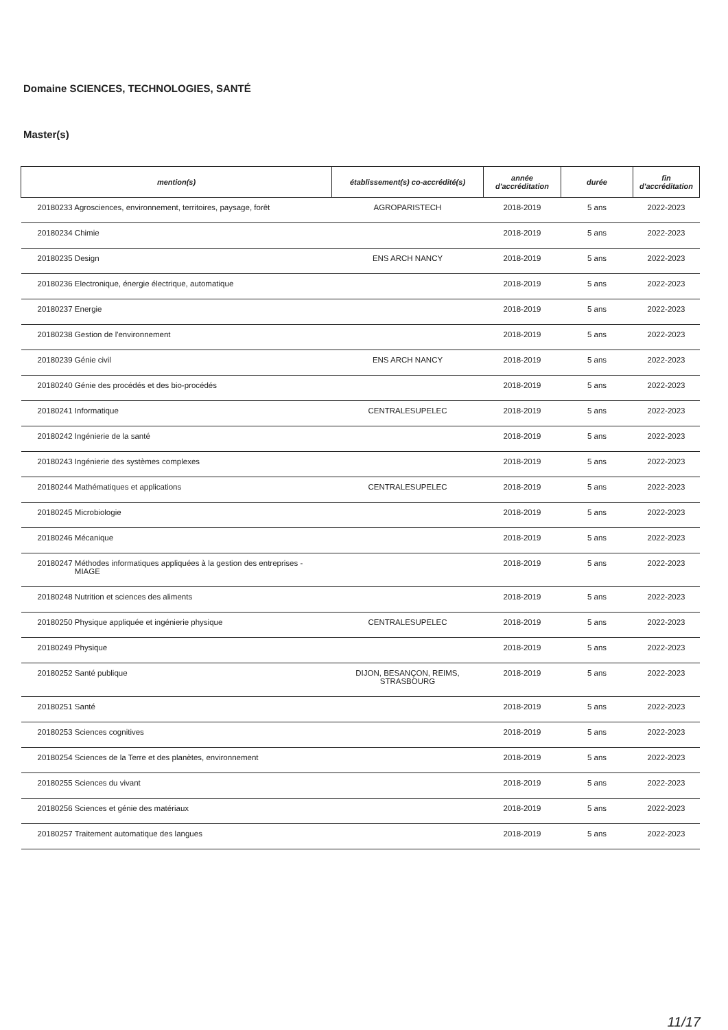Domaine SCIENCES, TECHNOLOGIES, SANTÉ
Master(s)
| mention(s) | établissement(s) co-accrédité(s) | année d'accréditation | durée | fin d'accréditation |
| --- | --- | --- | --- | --- |
| 20180233 Agrosciences, environnement, territoires, paysage, forêt | AGROPARISTECH | 2018-2019 | 5 ans | 2022-2023 |
| 20180234 Chimie | | 2018-2019 | 5 ans | 2022-2023 |
| 20180235 Design | ENS ARCH NANCY | 2018-2019 | 5 ans | 2022-2023 |
| 20180236 Electronique, énergie électrique, automatique | | 2018-2019 | 5 ans | 2022-2023 |
| 20180237 Energie | | 2018-2019 | 5 ans | 2022-2023 |
| 20180238 Gestion de l'environnement | | 2018-2019 | 5 ans | 2022-2023 |
| 20180239 Génie civil | ENS ARCH NANCY | 2018-2019 | 5 ans | 2022-2023 |
| 20180240 Génie des procédés et des bio-procédés | | 2018-2019 | 5 ans | 2022-2023 |
| 20180241 Informatique | CENTRALESUPELEC | 2018-2019 | 5 ans | 2022-2023 |
| 20180242 Ingénierie de la santé | | 2018-2019 | 5 ans | 2022-2023 |
| 20180243 Ingénierie des systèmes complexes | | 2018-2019 | 5 ans | 2022-2023 |
| 20180244 Mathématiques et applications | CENTRALESUPELEC | 2018-2019 | 5 ans | 2022-2023 |
| 20180245 Microbiologie | | 2018-2019 | 5 ans | 2022-2023 |
| 20180246 Mécanique | | 2018-2019 | 5 ans | 2022-2023 |
| 20180247 Méthodes informatiques appliquées à la gestion des entreprises - MIAGE | | 2018-2019 | 5 ans | 2022-2023 |
| 20180248 Nutrition et sciences des aliments | | 2018-2019 | 5 ans | 2022-2023 |
| 20180250 Physique appliquée et ingénierie physique | CENTRALESUPELEC | 2018-2019 | 5 ans | 2022-2023 |
| 20180249 Physique | | 2018-2019 | 5 ans | 2022-2023 |
| 20180252 Santé publique | DIJON, BESANÇON, REIMS, STRASBOURG | 2018-2019 | 5 ans | 2022-2023 |
| 20180251 Santé | | 2018-2019 | 5 ans | 2022-2023 |
| 20180253 Sciences cognitives | | 2018-2019 | 5 ans | 2022-2023 |
| 20180254 Sciences de la Terre et des planètes, environnement | | 2018-2019 | 5 ans | 2022-2023 |
| 20180255 Sciences du vivant | | 2018-2019 | 5 ans | 2022-2023 |
| 20180256 Sciences et génie des matériaux | | 2018-2019 | 5 ans | 2022-2023 |
| 20180257 Traitement automatique des langues | | 2018-2019 | 5 ans | 2022-2023 |
11/17